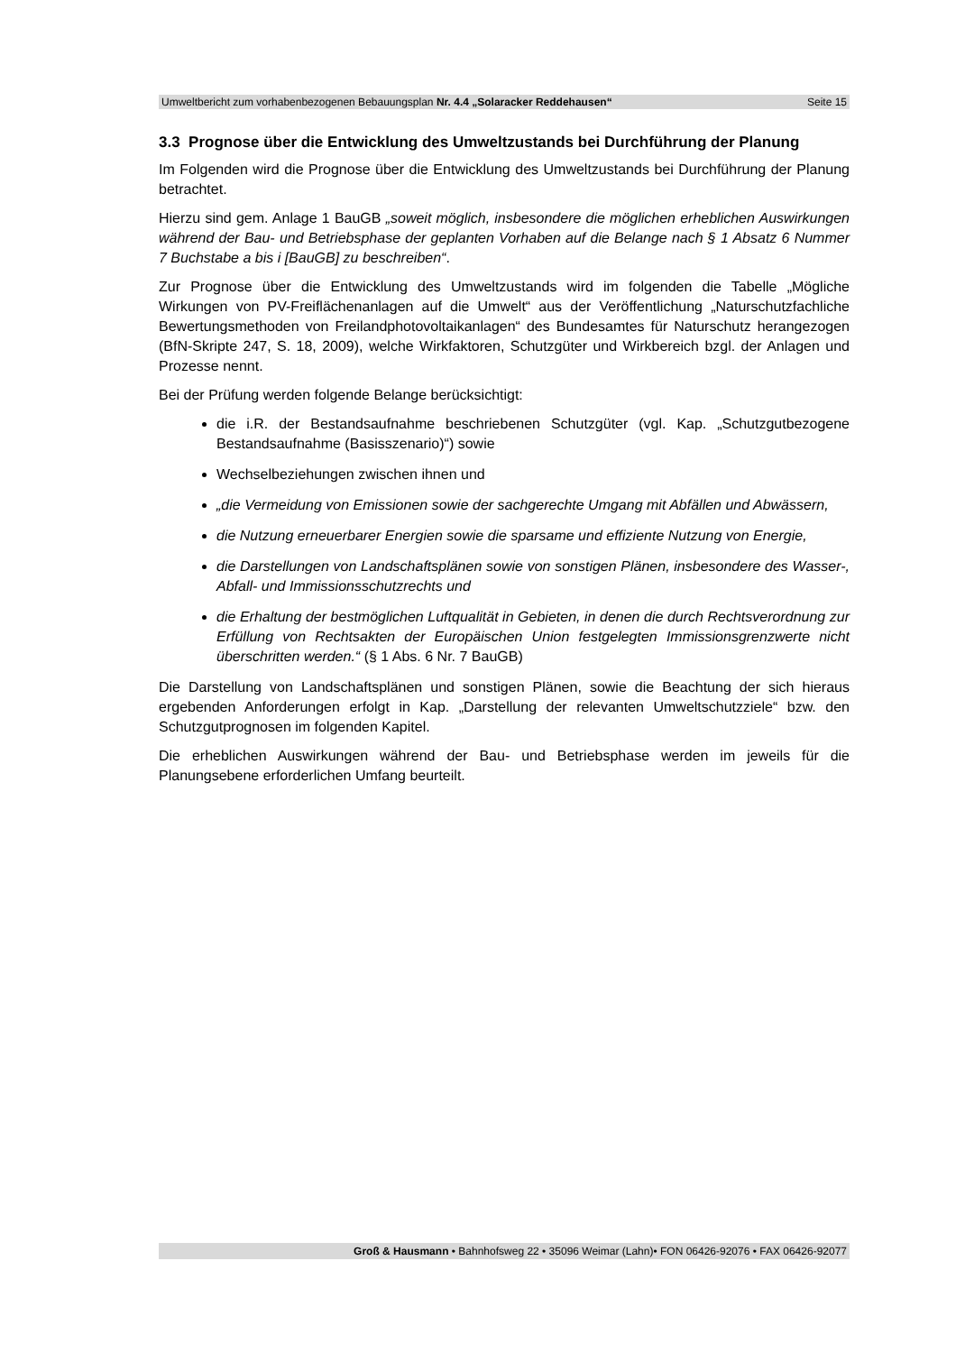Umweltbericht zum vorhabenbezogenen Bebauungsplan Nr. 4.4 „Solaracker Reddehausen“Seite 15
3.3 Prognose über die Entwicklung des Umweltzustands bei Durchführung der Planung
Im Folgenden wird die Prognose über die Entwicklung des Umweltzustands bei Durchführung der Planung betrachtet.
Hierzu sind gem. Anlage 1 BauGB „soweit möglich, insbesondere die möglichen erheblichen Auswirkungen während der Bau- und Betriebsphase der geplanten Vorhaben auf die Belange nach § 1 Absatz 6 Nummer 7 Buchstabe a bis i [BauGB] zu beschreiben“.
Zur Prognose über die Entwicklung des Umweltzustands wird im folgenden die Tabelle „Mögliche Wirkungen von PV-Freiflächenanlagen auf die Umwelt“ aus der Veröffentlichung „Naturschutzfachliche Bewertungsmethoden von Freilandphotovoltaikanlagen“ des Bundesamtes für Naturschutz herangezogen (BfN-Skripte 247, S. 18, 2009), welche Wirkfaktoren, Schutzgüter und Wirkbereich bzgl. der Anlagen und Prozesse nennt.
Bei der Prüfung werden folgende Belange berücksichtigt:
die i.R. der Bestandsaufnahme beschriebenen Schutzgüter (vgl. Kap. „Schutzgutbezogene Bestandsaufnahme (Basisszenario)“) sowie
Wechselbeziehungen zwischen ihnen und
„die Vermeidung von Emissionen sowie der sachgerechte Umgang mit Abfällen und Abwässern,
die Nutzung erneuerbarer Energien sowie die sparsame und effiziente Nutzung von Energie,
die Darstellungen von Landschaftsplänen sowie von sonstigen Plänen, insbesondere des Wasser-, Abfall- und Immissionsschutzrechts und
die Erhaltung der bestmöglichen Luftqualität in Gebieten, in denen die durch Rechtsverordnung zur Erfüllung von Rechtsakten der Europäischen Union festgelegten Immissionsgrenzwerte nicht überschritten werden.“ (§ 1 Abs. 6 Nr. 7 BauGB)
Die Darstellung von Landschaftsplänen und sonstigen Plänen, sowie die Beachtung der sich hieraus ergebenden Anforderungen erfolgt in Kap. „Darstellung der relevanten Umweltschutzziele“ bzw. den Schutzgutprognosen im folgenden Kapitel.
Die erheblichen Auswirkungen während der Bau- und Betriebsphase werden im jeweils für die Planungsebene erforderlichen Umfang beurteilt.
Groß & Hausmann • Bahnhofsweg 22 • 35096 Weimar (Lahn)• FON 06426-92076 • FAX 06426-92077